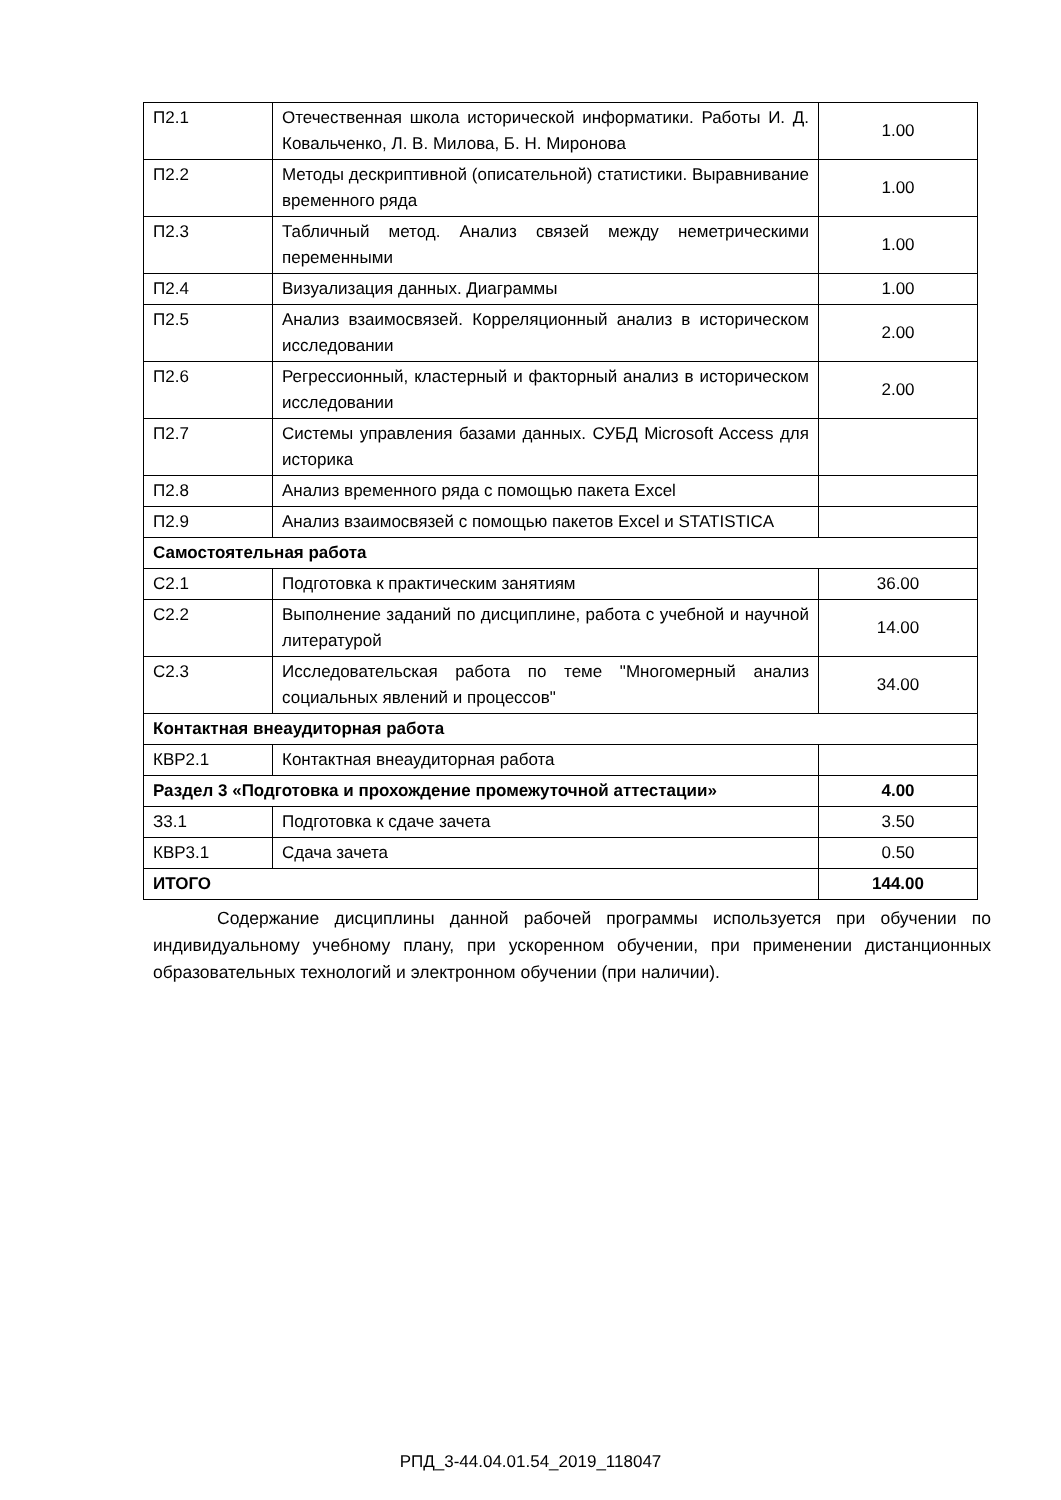| П2.1 | Отечественная школа исторической информатики. Работы И. Д. Ковальченко, Л. В. Милова, Б. Н. Миронова | 1.00 |
| П2.2 | Методы дескриптивной (описательной) статистики. Выравнивание временного ряда | 1.00 |
| П2.3 | Табличный метод. Анализ связей между неметрическими переменными | 1.00 |
| П2.4 | Визуализация данных. Диаграммы | 1.00 |
| П2.5 | Анализ взаимосвязей. Корреляционный анализ в историческом исследовании | 2.00 |
| П2.6 | Регрессионный, кластерный и факторный анализ в историческом исследовании | 2.00 |
| П2.7 | Системы управления базами данных. СУБД Microsoft Access для историка | |
| П2.8 | Анализ временного ряда с помощью пакета Excel | |
| П2.9 | Анализ взаимосвязей с помощью пакетов Excel и STATISTICA | |
| Самостоятельная работа | | |
| С2.1 | Подготовка к практическим занятиям | 36.00 |
| С2.2 | Выполнение заданий по дисциплине, работа с учебной и научной литературой | 14.00 |
| С2.3 | Исследовательская работа по теме "Многомерный анализ социальных явлений и процессов" | 34.00 |
| Контактная внеаудиторная работа | | |
| КВР2.1 | Контактная внеаудиторная работа | |
| Раздел 3 «Подготовка и прохождение промежуточной аттестации» | | 4.00 |
| З3.1 | Подготовка к сдаче зачета | 3.50 |
| КВР3.1 | Сдача зачета | 0.50 |
| ИТОГО | | 144.00 |
Содержание дисциплины данной рабочей программы используется при обучении по индивидуальному учебному плану, при ускоренном обучении, при применении дистанционных образовательных технологий и электронном обучении (при наличии).
РПД_3-44.04.01.54_2019_118047